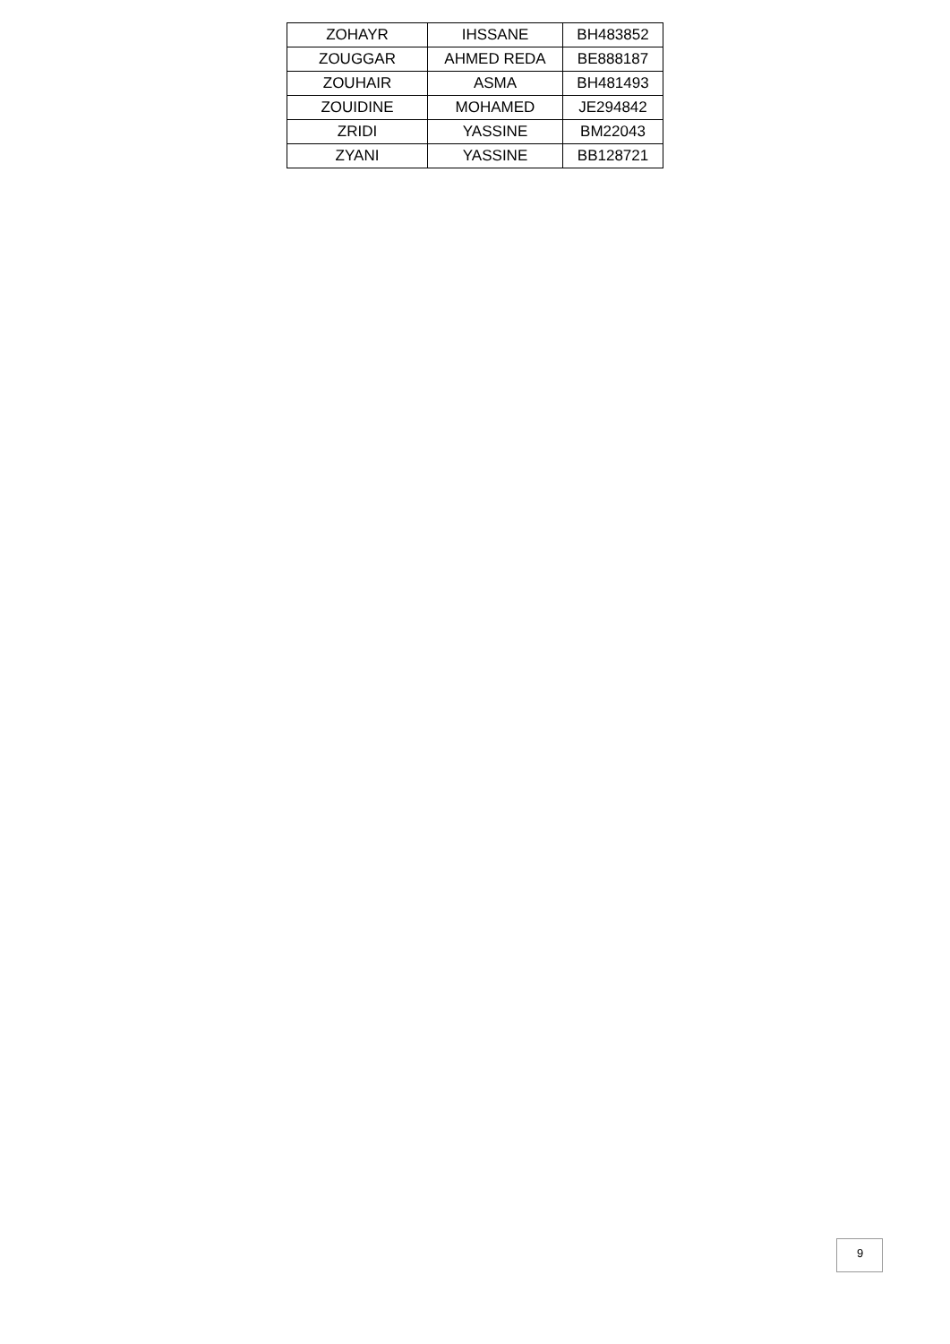| ZOHAYR | IHSSANE | BH483852 |
| ZOUGGAR | AHMED REDA | BE888187 |
| ZOUHAIR | ASMA | BH481493 |
| ZOUIDINE | MOHAMED | JE294842 |
| ZRIDI | YASSINE | BM22043 |
| ZYANI | YASSINE | BB128721 |
9